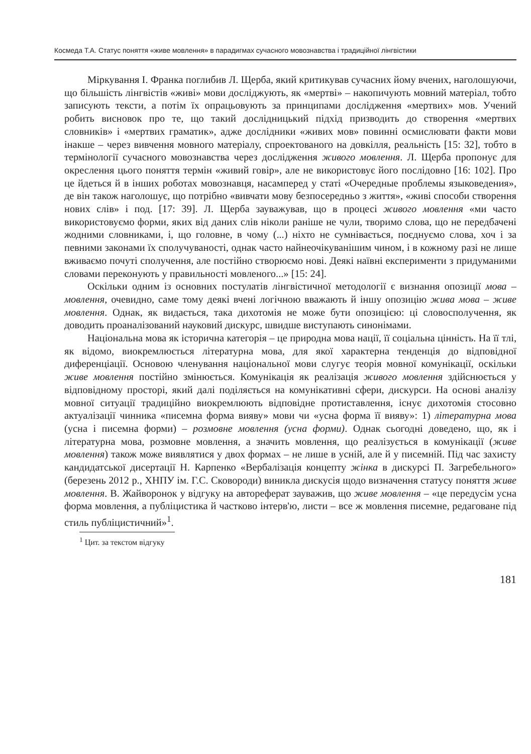Космеда Т.А. Статус поняття «живе мовлення» в парадигмах сучасного мовознавства і традиційної лінгвістики
Міркування І. Франка поглибив Л. Щерба, який критикував сучасних йому вчених, наголошуючи, що більшість лінгвістів «живі» мови досліджують, як «мертві» – накопичують мовний матеріал, тобто записують тексти, а потім їх опрацьовують за принципами дослідження «мертвих» мов. Учений робить висновок про те, що такий дослідницький підхід призводить до створення «мертвих словників» і «мертвих граматик», адже дослідники «живих мов» повинні осмислювати факти мови інакше – через вивчення мовного матеріалу, спроектованого на довкілля, реальність [15: 32], тобто в термінології сучасного мовознавства через дослідження живого мовлення. Л. Щерба пропонує для окреслення цього поняття термін «живий говір», але не використовує його послідовно [16: 102]. Про це йдеться й в інших роботах мовознавця, насамперед у статі «Очередные проблемы языковедения», де він також наголошує, що потрібно «вивчати мову безпосередньо з життя», «живі способи створення нових слів» і под. [17: 39]. Л. Щерба зауважував, що в процесі живого мовлення «ми часто використовуємо форми, яких від даних слів ніколи раніше не чули, творимо слова, що не передбачені жодними словниками, і, що головне, в чому (...) ніхто не сумнівається, поєднуємо слова, хоч і за певними законами їх сполучуваності, однак часто найнеочікуванішим чином, і в кожному разі не лише вживаємо почуті сполучення, але постійно створюємо нові. Деякі наївні експерименти з придуманими словами переконують у правильності мовленого...» [15: 24].
Оскільки одним із основних постулатів лінгвістичної методології є визнання опозиції мова – мовлення, очевидно, саме тому деякі вчені логічною вважають й іншу опозицію жива мова – живе мовлення. Однак, як видається, така дихотомія не може бути опозицією: ці словосполучення, як доводить проаналізований науковий дискурс, швидше виступають синонімами.
Національна мова як історична категорія – це природна мова нації, її соціальна цінність. На її тлі, як відомо, виокремлюється літературна мова, для якої характерна тенденція до відповідної диференціації. Основою членування національної мови слугує теорія мовної комунікації, оскільки живе мовлення постійно змінюється. Комунікація як реалізація живого мовлення здійснюється у відповідному просторі, який далі поділяється на комунікативні сфери, дискурси. На основі аналізу мовної ситуації традиційно виокремлюють відповідне протиставлення, існує дихотомія стосовно актуалізації чинника «писемна форма вияву» мови чи «усна форма її вияву»: 1) літературна мова (усна і писемна форми) – розмовне мовлення (усна форми). Однак сьогодні доведено, що, як і літературна мова, розмовне мовлення, а значить мовлення, що реалізується в комунікації (живе мовлення) також може виявлятися у двох формах – не лише в усній, але й у писемній. Під час захисту кандидатської дисертації Н. Карпенко «Вербалізація концепту жінка в дискурсі П. Загребельного» (березень 2012 р., ХНПУ ім. Г.С. Сковороди) виникла дискусія щодо визначення статусу поняття живе мовлення. В. Жайворонок у відгуку на автореферат зауважив, що живе мовлення – «це передусім усна форма мовлення, а публіцистика й частково інтерв'ю, листи – все ж мовлення писемне, редаговане під стиль публіцистичний»<sup>1</sup>.
<sup>1</sup> Цит. за текстом відгуку
181